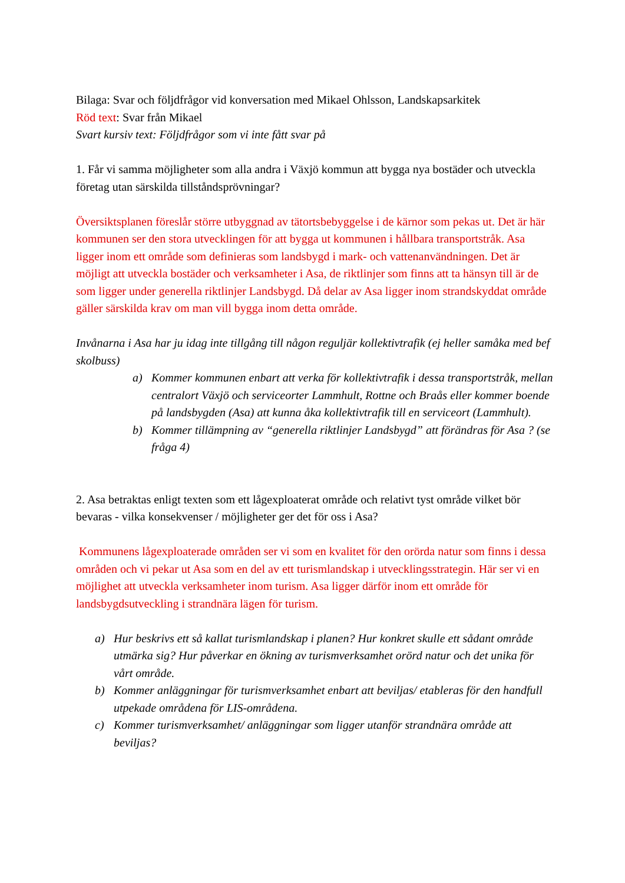Bilaga: Svar och följdfrågor vid konversation med Mikael Ohlsson, Landskapsarkitek
Röd text: Svar från Mikael
Svart kursiv text: Följdfrågor som vi inte fått svar på
1. Får vi samma möjligheter som alla andra i Växjö kommun att bygga nya bostäder och utveckla företag utan särskilda tillståndsprövningar?
Översiktsplanen föreslår större utbyggnad av tätortsbebyggelse i de kärnor som pekas ut. Det är här kommunen ser den stora utvecklingen för att bygga ut kommunen i hållbara transportstråk. Asa ligger inom ett område som definieras som landsbygd i mark- och vattenanvändningen. Det är möjligt att utveckla bostäder och verksamheter i Asa, de riktlinjer som finns att ta hänsyn till är de som ligger under generella riktlinjer Landsbygd. Då delar av Asa ligger inom strandskyddat område gäller särskilda krav om man vill bygga inom detta område.
Invånarna i Asa har ju idag inte tillgång till någon reguljär kollektivtrafik (ej heller samåka med bef skolbuss)
a) Kommer kommunen enbart att verka för kollektivtrafik i dessa transportstråk, mellan centralort Växjö och serviceorter Lammhult, Rottne och Braås eller kommer boende på landsbygden (Asa) att kunna åka kollektivtrafik till en serviceort (Lammhult).
b) Kommer tillämpning av “generella riktlinjer Landsbygd” att förändras för Asa ? (se fråga 4)
2. Asa betraktas enligt texten som ett lågexploaterat område och relativt tyst område vilket bör bevaras - vilka konsekvenser / möjligheter ger det för oss i Asa?
Kommunens lågexploaterade områden ser vi som en kvalitet för den orörda natur som finns i dessa områden och vi pekar ut Asa som en del av ett turismlandskap i utvecklingsstrategin. Här ser vi en möjlighet att utveckla verksamheter inom turism. Asa ligger därför inom ett område för landsbygdsutveckling i strandnära lägen för turism.
a) Hur beskrivs ett så kallat turismlandskap i planen? Hur konkret skulle ett sådant område utmärka sig? Hur påverkar en ökning av turismverksamhet orörd natur och det unika för vårt område.
b) Kommer anläggningar för turismverksamhet enbart att beviljas/ etableras för den handfull utpekade områdena för LIS-områdena.
c) Kommer turismverksamhet/ anläggningar som ligger utanför strandnära område att beviljas?